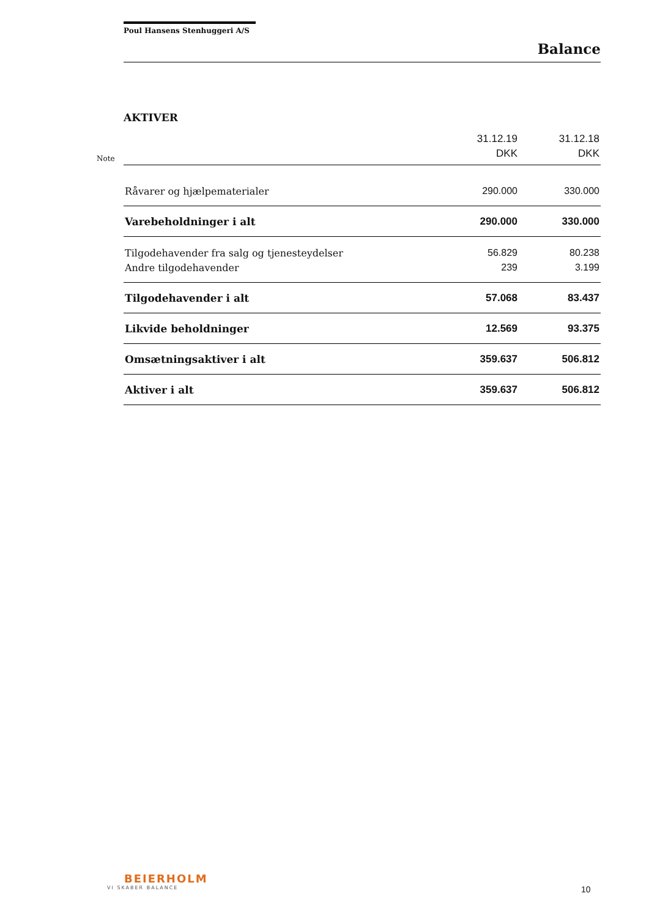Poul Hansens Stenhuggeri A/S
Balance
AKTIVER
Note
| | 31.12.19 DKK | 31.12.18 DKK |
| --- | --- | --- |
| Råvarer og hjælpematerialer | 290.000 | 330.000 |
| Varebeholdninger i alt | 290.000 | 330.000 |
| Tilgodehavender fra salg og tjenesteydelser | 56.829 | 80.238 |
| Andre tilgodehavender | 239 | 3.199 |
| Tilgodehavender i alt | 57.068 | 83.437 |
| Likvide beholdninger | 12.569 | 93.375 |
| Omsætningsaktiver i alt | 359.637 | 506.812 |
| Aktiver i alt | 359.637 | 506.812 |
BEIERHOLM
VI SKABER BALANCE
10